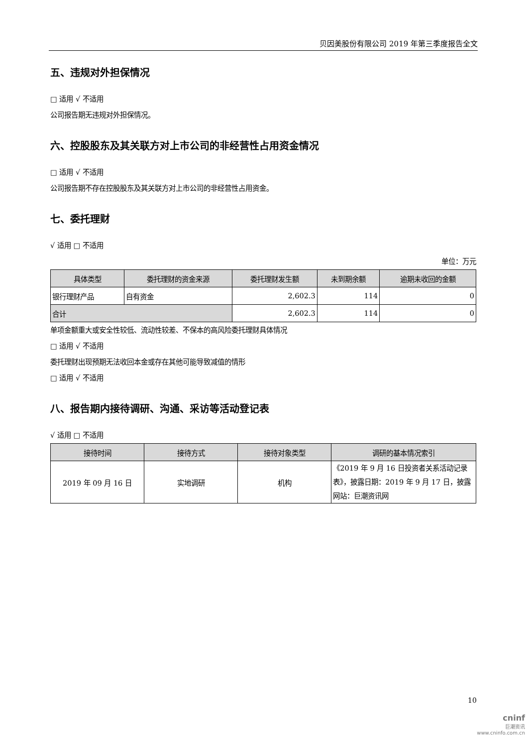贝因美股份有限公司 2019 年第三季度报告全文
五、违规对外担保情况
□ 适用 √ 不适用
公司报告期无违规对外担保情况。
六、控股股东及其关联方对上市公司的非经营性占用资金情况
□ 适用 √ 不适用
公司报告期不存在控股股东及其关联方对上市公司的非经营性占用资金。
七、委托理财
√ 适用 □ 不适用
单位：万元
| 具体类型 | 委托理财的资金来源 | 委托理财发生额 | 未到期余额 | 逾期未收回的金额 |
| --- | --- | --- | --- | --- |
| 银行理财产品 | 自有资金 | 2,602.3 | 114 | 0 |
| 合计 | | 2,602.3 | 114 | 0 |
单项金额重大或安全性较低、流动性较差、不保本的高风险委托理财具体情况
□ 适用 √ 不适用
委托理财出现预期无法收回本金或存在其他可能导致减值的情形
□ 适用 √ 不适用
八、报告期内接待调研、沟通、采访等活动登记表
√ 适用 □ 不适用
| 接待时间 | 接待方式 | 接待对象类型 | 调研的基本情况索引 |
| --- | --- | --- | --- |
| 2019 年 09 月 16 日 | 实地调研 | 机构 | 《2019 年 9 月 16 日投资者关系活动记录表》，披露日期：2019 年 9 月 17 日，披露网站：巨潮资讯网 |
10
cninf
巨潮资讯
www.cninfo.com.cn